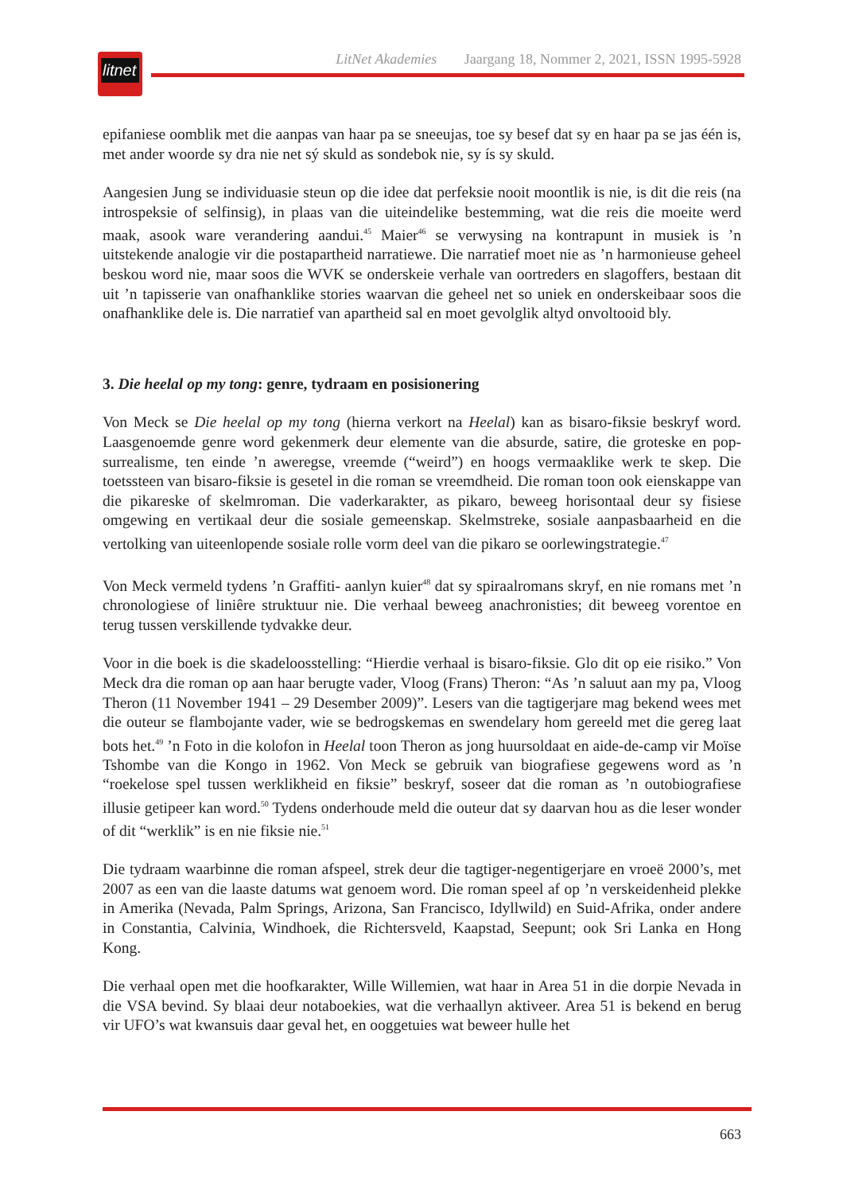litnet
LitNet Akademies Jaargang 18, Nommer 2, 2021, ISSN 1995-5928
epifaniese oomblik met die aanpas van haar pa se sneeujas, toe sy besef dat sy en haar pa se jas één is, met ander woorde sy dra nie net sý skuld as sondebok nie, sy ís sy skuld.
Aangesien Jung se individuasie steun op die idee dat perfeksie nooit moontlik is nie, is dit die reis (na introspeksie of selfinsig), in plaas van die uiteindelike bestemming, wat die reis die moeite werd maak, asook ware verandering aandui.<sup>45</sup> Maier<sup>46</sup> se verwysing na kontrapunt in musiek is ’n uitstekende analogie vir die postapartheid narratiewe. Die narratief moet nie as ’n harmonieuse geheel beskou word nie, maar soos die WVK se onderskeie verhale van oortreders en slagoffers, bestaan dit uit ’n tapisserie van onafhanklike stories waarvan die geheel net so uniek en onderskeibaar soos die onafhanklike dele is. Die narratief van apartheid sal en moet gevolglik altyd onvoltooid bly.
3. Die heelal op my tong: genre, tydraam en posisionering
Von Meck se Die heelal op my tong (hierna verkort na Heelal) kan as bisaro-fiksie beskryf word. Laasgenoemde genre word gekenmerk deur elemente van die absurde, satire, die groteske en pop-surrealisme, ten einde ’n aweregse, vreemde (“weird”) en hoogs vermaaklike werk te skep. Die toetssteen van bisaro-fiksie is gesetel in die roman se vreemdheid. Die roman toon ook eienskappe van die pikareske of skelmroman. Die vaderkarakter, as pikaro, beweeg horisontaal deur sy fisiese omgewing en vertikaal deur die sosiale gemeenskap. Skelmstreke, sosiale aanpasbaarheid en die vertolking van uiteenlopende sosiale rolle vorm deel van die pikaro se oorlewingstrategie.<sup>47</sup>
Von Meck vermeld tydens ’n Graffiti- aanlyn kuier<sup>48</sup> dat sy spiraalromans skryf, en nie romans met ’n chronologiese of liniêre struktuur nie. Die verhaal beweeg anachronisties; dit beweeg vorentoe en terug tussen verskillende tydvakke deur.
Voor in die boek is die skadeloosstelling: “Hierdie verhaal is bisaro-fiksie. Glo dit op eie risiko.” Von Meck dra die roman op aan haar berugte vader, Vloog (Frans) Theron: “As ’n saluut aan my pa, Vloog Theron (11 November 1941 – 29 Desember 2009)”. Lesers van die tagtigerjare mag bekend wees met die outeur se flambojante vader, wie se bedrogskemas en swendelary hom gereeld met die gereg laat bots het.<sup>49</sup> ’n Foto in die kolofon in Heelal toon Theron as jong huursoldaat en aide-de-camp vir Moïse Tshombe van die Kongo in 1962. Von Meck se gebruik van biografiese gegewens word as ’n “roekelose spel tussen werklikheid en fiksie” beskryf, soseer dat die roman as ’n outobiografiese illusie getipeer kan word.<sup>50</sup> Tydens onderhoude meld die outeur dat sy daarvan hou as die leser wonder of dit “werklik” is en nie fiksie nie.<sup>51</sup>
Die tydraam waarbinne die roman afspeel, strek deur die tagtiger-negentigerjare en vroeë 2000’s, met 2007 as een van die laaste datums wat genoem word. Die roman speel af op ’n verskeidenheid plekke in Amerika (Nevada, Palm Springs, Arizona, San Francisco, Idyllwild) en Suid-Afrika, onder andere in Constantia, Calvinia, Windhoek, die Richtersveld, Kaapstad, Seepunt; ook Sri Lanka en Hong Kong.
Die verhaal open met die hoofkarakter, Wille Willemien, wat haar in Area 51 in die dorpie Nevada in die VSA bevind. Sy blaai deur notaboekies, wat die verhaallyn aktiveer. Area 51 is bekend en berug vir UFO’s wat kwansuis daar geval het, en ooggetuies wat beweer hulle het
663